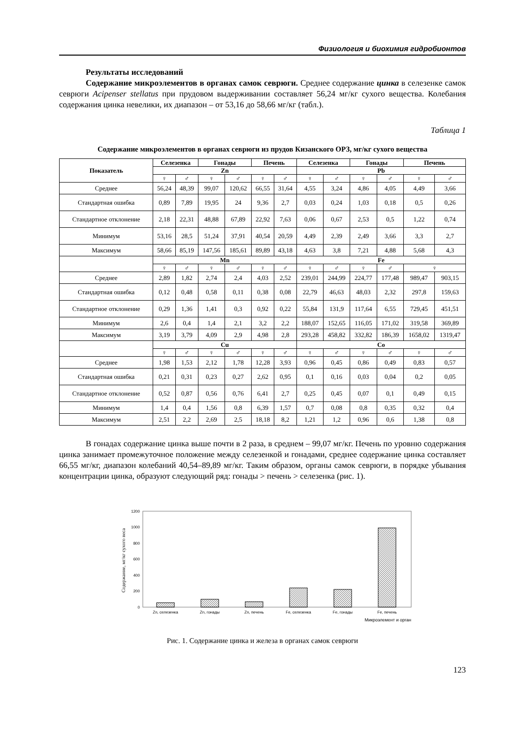Физиология и биохимия гидробионтов
Результаты исследований
Содержание микроэлементов в органах самок севрюги. Среднее содержание цинка в селезенке самок севрюги Acipenser stellatus при прудовом выдерживании составляет 56,24 мг/кг сухого вещества. Колебания содержания цинка невелики, их диапазон – от 53,16 до 58,66 мг/кг (табл.).
Таблица 1
Содержание микроэлементов в органах севрюги из прудов Кизанского ОРЗ, мг/кг сухого вещества
| Показатель | Селезенка | | Гонады | | Печень | | Селезенка | | Гонады | | Печень | |
| --- | --- | --- | --- | --- | --- | --- | --- | --- | --- | --- | --- | --- |
| | Zn | | | | | | Pb | | | | | |
| | ♀ | ♂ | ♀ | ♂ | ♀ | ♂ | ♀ | ♂ | ♀ | ♂ | ♀ | ♂ |
| Среднее | 56,24 | 48,39 | 99,07 | 120,62 | 66,55 | 31,64 | 4,55 | 3,24 | 4,86 | 4,05 | 4,49 | 3,66 |
| Стандартная ошибка | 0,89 | 7,89 | 19,95 | 24 | 9,36 | 2,7 | 0,03 | 0,24 | 1,03 | 0,18 | 0,5 | 0,26 |
| Стандартное отклонение | 2,18 | 22,31 | 48,88 | 67,89 | 22,92 | 7,63 | 0,06 | 0,67 | 2,53 | 0,5 | 1,22 | 0,74 |
| Минимум | 53,16 | 28,5 | 51,24 | 37,91 | 40,54 | 20,59 | 4,49 | 2,39 | 2,49 | 3,66 | 3,3 | 2,7 |
| Максимум | 58,66 | 85,19 | 147,56 | 185,61 | 89,89 | 43,18 | 4,63 | 3,8 | 7,21 | 4,88 | 5,68 | 4,3 |
| | Mn | | | | | | Fe | | | | | |
| | ♀ | ♂ | ♀ | ♂ | ♀ | ♂ | ♀ | ♂ | ♀ | ♂ | ♀ | |
| Среднее | 2,89 | 1,82 | 2,74 | 2,4 | 4,03 | 2,52 | 239,01 | 244,99 | 224,77 | 177,48 | 989,47 | 903,15 |
| Стандартная ошибка | 0,12 | 0,48 | 0,58 | 0,11 | 0,38 | 0,08 | 22,79 | 46,63 | 48,03 | 2,32 | 297,8 | 159,63 |
| Стандартное отклонение | 0,29 | 1,36 | 1,41 | 0,3 | 0,92 | 0,22 | 55,84 | 131,9 | 117,64 | 6,55 | 729,45 | 451,51 |
| Минимум | 2,6 | 0,4 | 1,4 | 2,1 | 3,2 | 2,2 | 188,07 | 152,65 | 116,05 | 171,02 | 319,58 | 369,89 |
| Максимум | 3,19 | 3,79 | 4,09 | 2,9 | 4,98 | 2,8 | 293,28 | 458,82 | 332,82 | 186,39 | 1658,02 | 1319,47 |
| | Cu | | | | | | Co | | | | | |
| | ♀ | ♂ | ♀ | ♂ | ♀ | ♂ | ♀ | ♂ | ♀ | ♂ | ♀ | ♂ |
| Среднее | 1,98 | 1,53 | 2,12 | 1,78 | 12,28 | 3,93 | 0,96 | 0,45 | 0,86 | 0,49 | 0,83 | 0,57 |
| Стандартная ошибка | 0,21 | 0,31 | 0,23 | 0,27 | 2,62 | 0,95 | 0,1 | 0,16 | 0,03 | 0,04 | 0,2 | 0,05 |
| Стандартное отклонение | 0,52 | 0,87 | 0,56 | 0,76 | 6,41 | 2,7 | 0,25 | 0,45 | 0,07 | 0,1 | 0,49 | 0,15 |
| Минимум | 1,4 | 0,4 | 1,56 | 0,8 | 6,39 | 1,57 | 0,7 | 0,08 | 0,8 | 0,35 | 0,32 | 0,4 |
| Максимум | 2,51 | 2,2 | 2,69 | 2,5 | 18,18 | 8,2 | 1,21 | 1,2 | 0,96 | 0,6 | 1,38 | 0,8 |
В гонадах содержание цинка выше почти в 2 раза, в среднем – 99,07 мг/кг. Печень по уровню содержания цинка занимает промежуточное положение между селезенкой и гонадами, среднее содержание цинка составляет 66,55 мг/кг, диапазон колебаний 40,54–89,89 мг/кг. Таким образом, органы самок севрюги, в порядке убывания концентрации цинка, образуют следующий ряд: гонады > печень > селезенка (рис. 1).
Содержание, мг/кг сухого веса
1200
1000
800
600
400
200
0
Zn, селезенка
Zn, гонады
Zn, печень
Fe, селезенка
Fe, гонады
Fe, печень
Микроэлемент и орган
Рис. 1. Содержание цинка и железа в органах самок севрюги
123